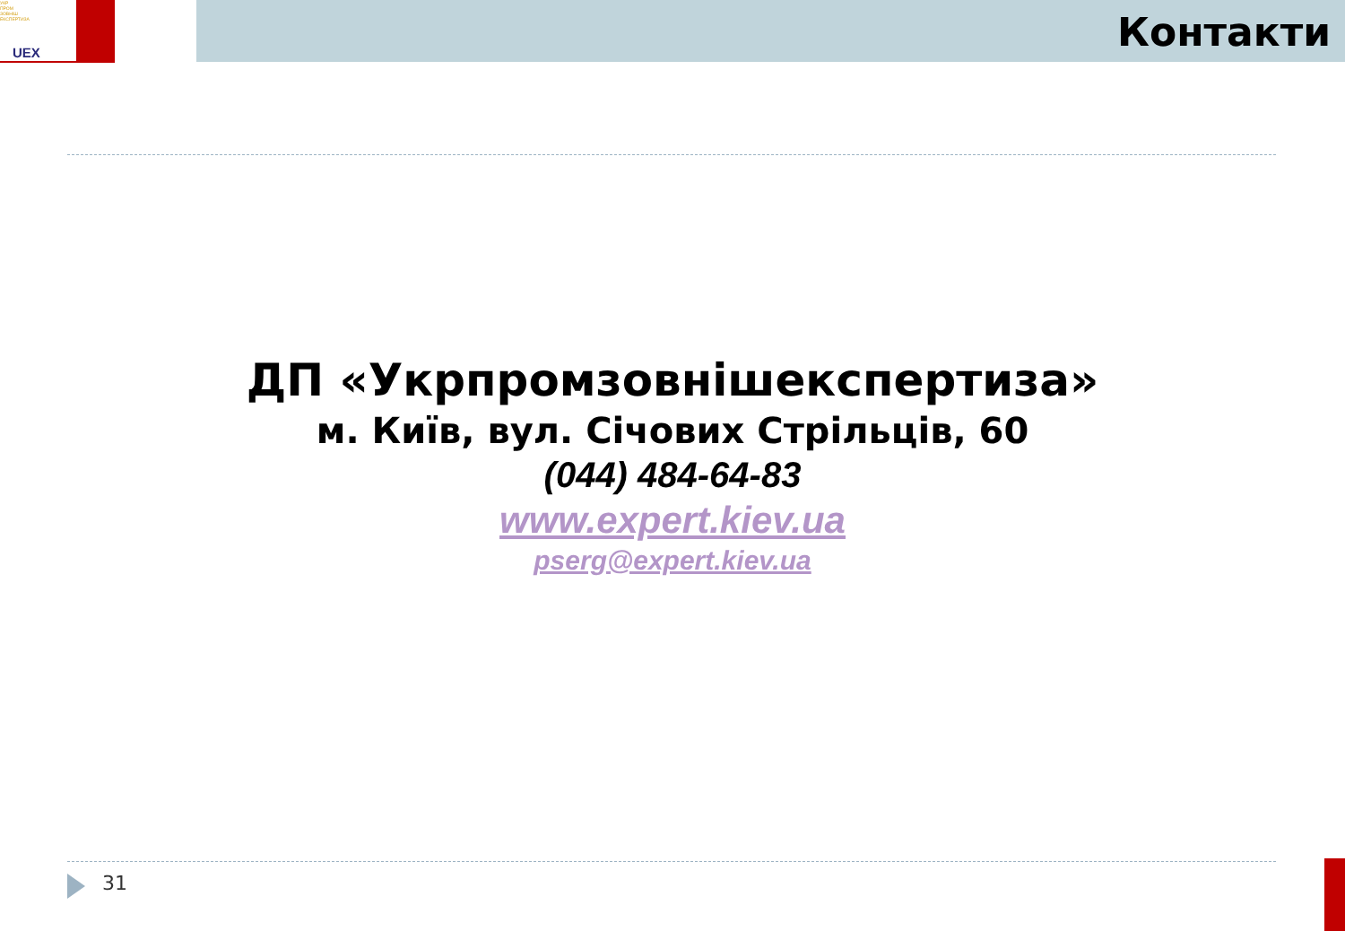УКР
ПРОМ
ЗОВНІШ
ЕКСПЕРТИЗА
UEX
Контакти
ДП «Укрпромзовнішекспертиза»
м. Київ, вул. Січових Стрільців, 60
(044) 484-64-83
www.expert.kiev.ua
pserg@expert.kiev.ua
31